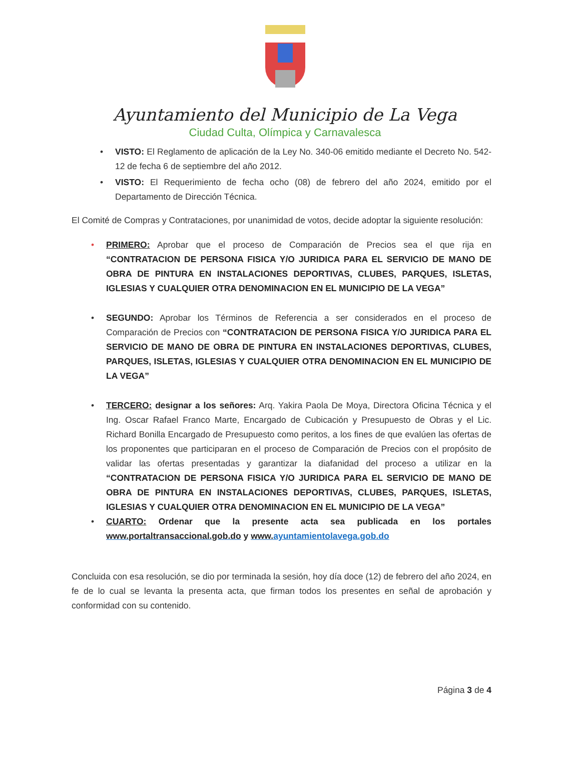Ayuntamiento del Municipio de La Vega
Ciudad Culta, Olímpica y Carnavalesca
• VISTO: El Reglamento de aplicación de la Ley No. 340-06 emitido mediante el Decreto No. 542-12 de fecha 6 de septiembre del año 2012.
• VISTO: El Requerimiento de fecha ocho (08) de febrero del año 2024, emitido por el Departamento de Dirección Técnica.
El Comité de Compras y Contrataciones, por unanimidad de votos, decide adoptar la siguiente resolución:
• PRIMERO: Aprobar que el proceso de Comparación de Precios sea el que rija en “CONTRATACION DE PERSONA FISICA Y/O JURIDICA PARA EL SERVICIO DE MANO DE OBRA DE PINTURA EN INSTALACIONES DEPORTIVAS, CLUBES, PARQUES, ISLETAS, IGLESIAS Y CUALQUIER OTRA DENOMINACION EN EL MUNICIPIO DE LA VEGA”
• SEGUNDO: Aprobar los Términos de Referencia a ser considerados en el proceso de Comparación de Precios con “CONTRATACION DE PERSONA FISICA Y/O JURIDICA PARA EL SERVICIO DE MANO DE OBRA DE PINTURA EN INSTALACIONES DEPORTIVAS, CLUBES, PARQUES, ISLETAS, IGLESIAS Y CUALQUIER OTRA DENOMINACION EN EL MUNICIPIO DE LA VEGA”
• TERCERO: designar a los señores: Arq. Yakira Paola De Moya, Directora Oficina Técnica y el Ing. Oscar Rafael Franco Marte, Encargado de Cubicación y Presupuesto de Obras y el Lic. Richard Bonilla Encargado de Presupuesto como peritos, a los fines de que evalúen las ofertas de los proponentes que participaran en el proceso de Comparación de Precios con el propósito de validar las ofertas presentadas y garantizar la diafanidad del proceso a utilizar en la “CONTRATACION DE PERSONA FISICA Y/O JURIDICA PARA EL SERVICIO DE MANO DE OBRA DE PINTURA EN INSTALACIONES DEPORTIVAS, CLUBES, PARQUES, ISLETAS, IGLESIAS Y CUALQUIER OTRA DENOMINACION EN EL MUNICIPIO DE LA VEGA”
• CUARTO: Ordenar que la presente acta sea publicada en los portales www.portaltransaccional.gob.do y www. ayuntamientolavega.gob.do
Concluida con esa resolución, se dio por terminada la sesión, hoy día doce (12) de febrero del año 2024, en fe de lo cual se levanta la presenta acta, que firman todos los presentes en señal de aprobación y conformidad con su contenido.
Página 3 de 4